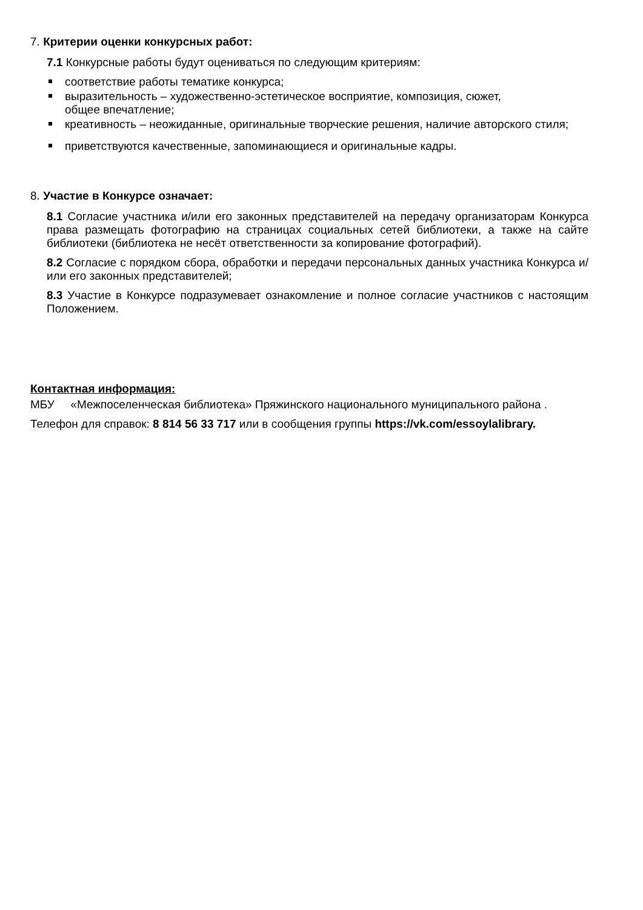7. Критерии оценки конкурсных работ:
7.1 Конкурсные работы будут оцениваться по следующим критериям:
соответствие работы тематике конкурса;
выразительность – художественно-эстетическое восприятие, композиция, сюжет,
общее впечатление;
креативность – неожиданные, оригинальные творческие решения, наличие авторского стиля;
приветствуются качественные, запоминающиеся и оригинальные кадры.
8. Участие в Конкурсе означает:
8.1 Согласие участника и/или его законных представителей на передачу организаторам Конкурса права размещать фотографию на страницах социальных сетей библиотеки, а также на сайте библиотеки (библиотека не несёт ответственности за копирование фотографий).
8.2 Согласие с порядком сбора, обработки и передачи персональных данных участника Конкурса и/или его законных представителей;
8.3 Участие в Конкурсе подразумевает ознакомление и полное согласие участников с настоящим Положением.
Контактная информация:
МБУ «Межпоселенческая библиотека» Пряжинского национального муниципального района .
Телефон для справок: 8 814 56 33 717 или в сообщения группы https://vk.com/essoylalibrary.